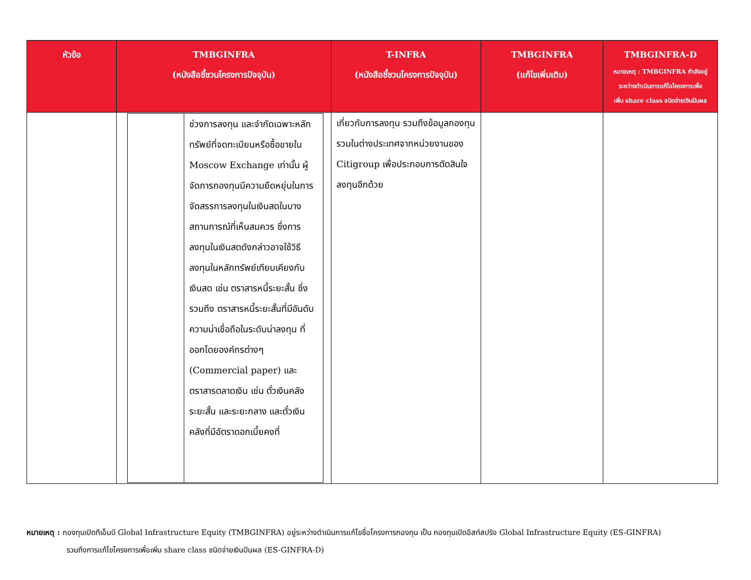| หัวข้อ | TMBGINFRA (หนังสือชี้ชวนโครงการปัจจุบัน) | T-INFRA (หนังสือชี้ชวนโครงการปัจจุบัน) | TMBGINFRA (แก้ไขเพิ่มเติม) | TMBGINFRA-D หมายเหตุ : TMBGINFRA กำลังอยู่ ระหว่างดำเนินการแก้ไขโครงการเพื่อ เพิ่ม share class ชนิดจ่ายเงินปันผล |
| --- | --- | --- | --- | --- |
| | / / ช่วงการลงทุน และจำกัดเฉพาะหลักทรัพย์ที่จดทะเบียนหรือซื้อขายใน Moscow Exchange เท่านั้น ผู้จัดการกองทุนมีความยืดหยุ่นในการจัดสรรการลงทุนในเงินสดในบางสถานการณ์ที่เห็นสมควร ซึ่งการลงทุนในเงินสดดังกล่าวอาจใช้วิธีลงทุนในหลักทรัพย์เทียบเคียงกับเงินสด เช่น ตราสารหนี้ระยะสั้น ซึ่งรวมถึง ตราสารหนี้ระยะสั้นที่มีอันดับความน่าเชื่อถือในระดับน่าลงทุน ที่ออกโดยองค์กรต่างๆ (Commercial paper) และตราสารตลาดเงิน เช่น ตั๋วเงินคลังระยะสั้น และระยะกลาง และตั๋วเงินคลังที่มีอัตราดอกเบี้ยคงที่ / | เกี่ยวกับการลงทุน รวมถึงข้อมูลกองทุนรวมในต่างประเทศจากหน่วยงานของ Citigroup เพื่อประกอบการตัดสินใจลงทุนอีกด้วย | | |
หมายเหตุ : กองทุนเปิดทีเอ็มบี Global Infrastructure Equity (TMBGINFRA) อยู่ระหว่างดำเนินการแก้ไขชื่อโครงการกองทุน เป็น กองทุนเปิดอีสท์สปริง Global Infrastructure Equity (ES-GINFRA)
รวมถึงการแก้ไขโครงการเพื่อเพิ่ม share class ชนิดจ่ายเงินปันผล (ES-GINFRA-D)